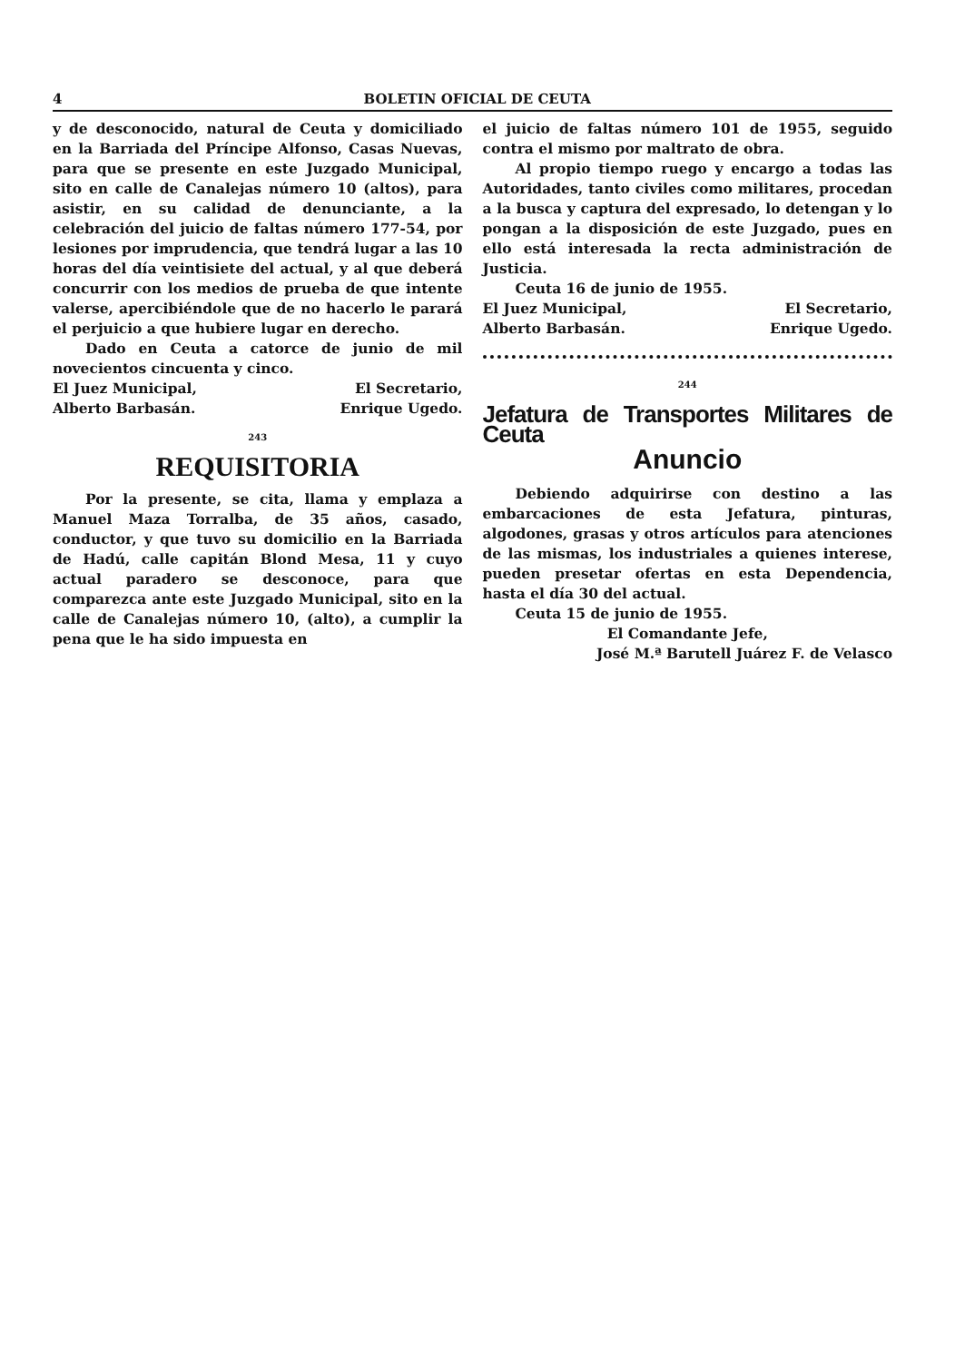4 BOLETIN OFICIAL DE CEUTA
y de desconocido, natural de Ceuta y domiciliado en la Barriada del Príncipe Alfonso, Casas Nuevas, para que se presente en este Juzgado Municipal, sito en calle de Canalejas número 10 (altos), para asistir, en su calidad de denunciante, a la celebración del juicio de faltas número 177-54, por lesiones por imprudencia, que tendrá lugar a las 10 horas del día veintisiete del actual, y al que deberá concurrir con los medios de prueba de que intente valerse, apercibiéndole que de no hacerlo le parará el perjuicio a que hubiere lugar en derecho.
Dado en Ceuta a catorce de junio de mil novecientos cincuenta y cinco.
El Juez Municipal, El Secretario,
Alberto Barbasán. Enrique Ugedo.
243
REQUISITORIA
Por la presente, se cita, llama y emplaza a Manuel Maza Torralba, de 35 años, casado, conductor, y que tuvo su domicilio en la Barriada de Hadú, calle capitán Blond Mesa, 11 y cuyo actual paradero se desconoce, para que comparezca ante este Juzgado Municipal, sito en la calle de Canalejas número 10, (alto), a cumplir la pena que le ha sido impuesta en
el juicio de faltas número 101 de 1955, seguido contra el mismo por maltrato de obra.
Al propio tiempo ruego y encargo a todas las Autoridades, tanto civiles como militares, procedan a la busca y captura del expresado, lo detengan y lo pongan a la disposición de este Juzgado, pues en ello está interesada la recta administración de Justicia.
Ceuta 16 de junio de 1955.
El Juez Municipal, El Secretario,
Alberto Barbasán. Enrique Ugedo.
244
Jefatura de Transportes Militares de Ceuta
Anuncio
Debiendo adquirirse con destino a las embarcaciones de esta Jefatura, pinturas, algodones, grasas y otros artículos para atenciones de las mismas, los industriales a quienes interese, pueden presetar ofertas en esta Dependencia, hasta el día 30 del actual.
Ceuta 15 de junio de 1955.
El Comandante Jefe,
José M.ª Barutell Juárez F. de Velasco